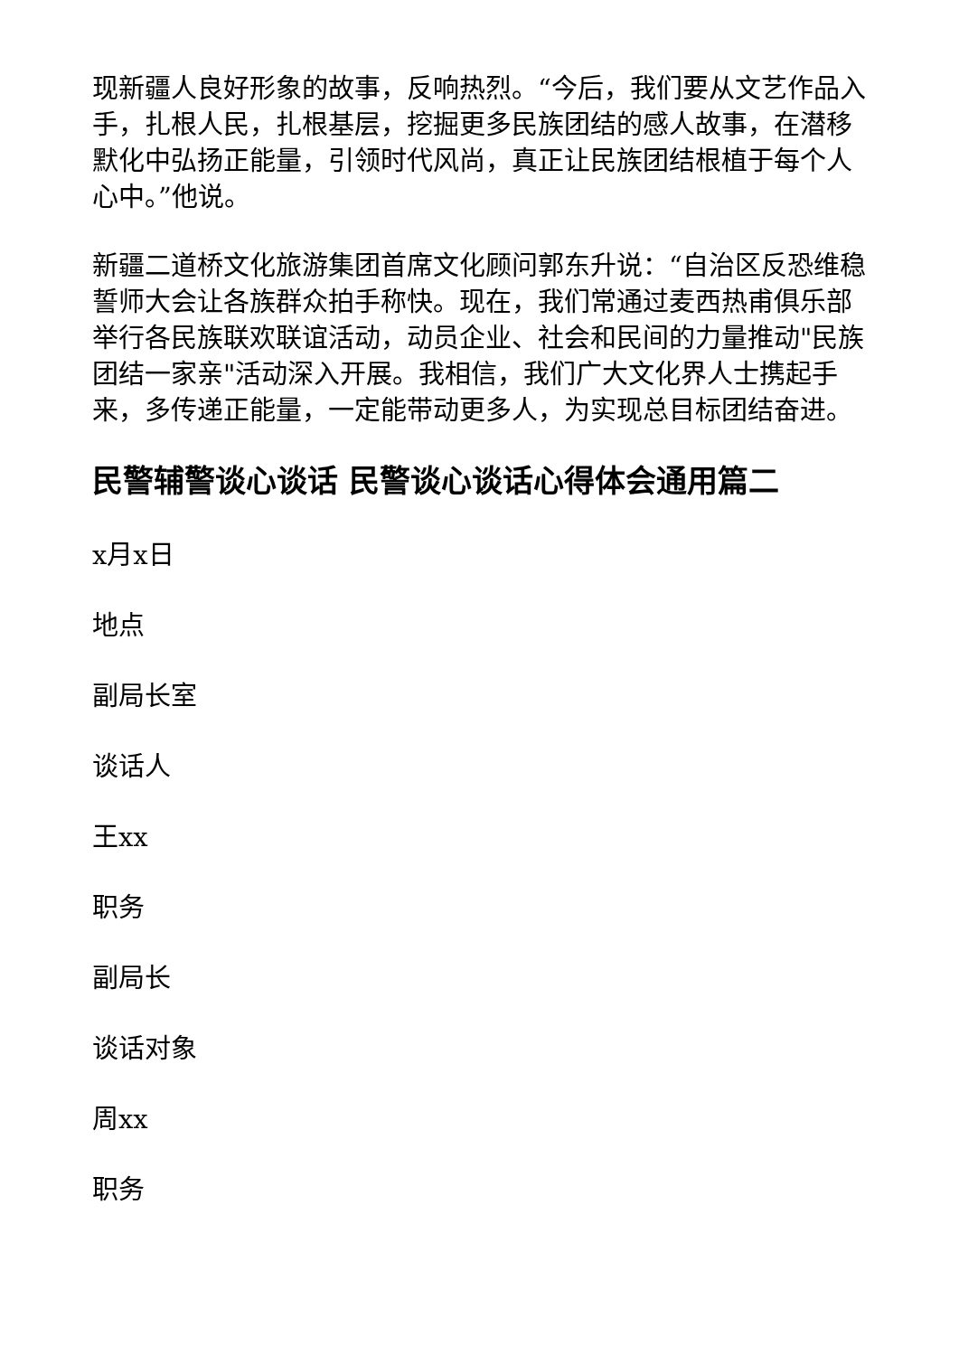现新疆人良好形象的故事，反响热烈。“今后，我们要从文艺作品入手，扎根人民，扎根基层，挖掘更多民族团结的感人故事，在潜移默化中弘扬正能量，引领时代风尚，真正让民族团结根植于每个人心中。”他说。
新疆二道桥文化旅游集团首席文化顾问郭东升说：“自治区反恐维稳誓师大会让各族群众拍手称快。现在，我们常通过麦西热甫俱乐部举行各民族联欢联谊活动，动员企业、社会和民间的力量推动"民族团结一家亲"活动深入开展。我相信，我们广大文化界人士携起手来，多传递正能量，一定能带动更多人，为实现总目标团结奋进。
民警辅警谈心谈话 民警谈心谈话心得体会通用篇二
x月x日
地点
副局长室
谈话人
王xx
职务
副局长
谈话对象
周xx
职务